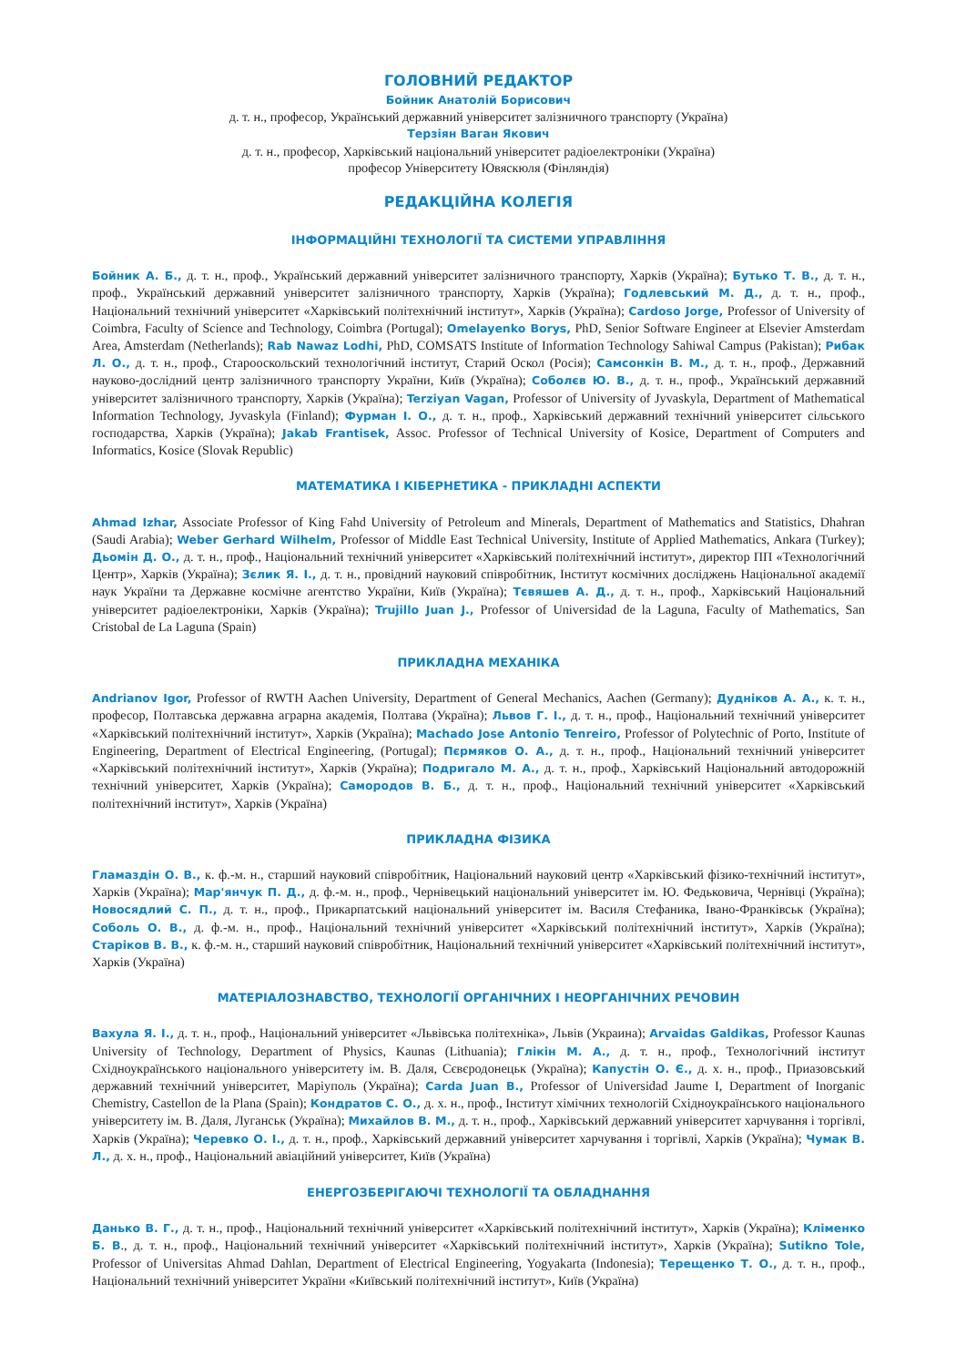ГОЛОВНИЙ РЕДАКТОР
Бойник Анатолій Борисович
д. т. н., професор, Український державний університет залізничного транспорту (Україна)
Терзіян Ваган Якович
д. т. н., професор, Харківський національний університет радіоелектроніки (Україна)
професор Університету Ювяскюля (Фінляндія)
РЕДАКЦІЙНА КОЛЕГІЯ
ІНФОРМАЦІЙНІ ТЕХНОЛОГІЇ ТА СИСТЕМИ УПРАВЛІННЯ
Бойник А. Б., д. т. н., проф., Український державний університет залізничного транспорту, Харків (Україна); Бутько Т. В., д. т. н., проф., Український державний університет залізничного транспорту, Харків (Україна); Годлевський М. Д., д. т. н., проф., Національний технічний університет «Харківський політехнічний інститут», Харків (Україна); Cardoso Jorge, Professor of University of Coimbra, Faculty of Science and Technology, Coimbra (Portugal); Omelayenko Borys, PhD, Senior Software Engineer at Elsevier Amsterdam Area, Amsterdam (Netherlands); Rab Nawaz Lodhi, PhD, COMSATS Institute of Information Technology Sahiwal Campus (Pakistan); Рибак Л. О., д. т. н., проф., Старооскольский технологічний інститут, Старий Оскол (Росія); Самсонкін В. М., д. т. н., проф., Державний науково-дослідний центр залізничного транспорту України, Київ (Україна); Соболєв Ю. В., д. т. н., проф., Український державний університет залізничного транспорту, Харків (Україна); Terziyan Vagan, Professor of University of Jyvaskyla, Department of Mathematical Information Technology, Jyvaskyla (Finland); Фурман І. О., д. т. н., проф., Харківський державний технічний університет сільського господарства, Харків (Україна); Jakab Frantisek, Assoc. Professor of Technical University of Kosice, Department of Computers and Informatics, Kosice (Slovak Republic)
МАТЕМАТИКА І КІБЕРНЕТИКА - ПРИКЛАДНІ АСПЕКТИ
Ahmad Izhar, Associate Professor of King Fahd University of Petroleum and Minerals, Department of Mathematics and Statistics, Dhahran (Saudi Arabia); Weber Gerhard Wilhelm, Professor of Middle East Technical University, Institute of Applied Mathematics, Ankara (Turkey); Дьомін Д. О., д. т. н., проф., Національний технічний університет «Харківський політех­нічний інститут», директор ПП «Технологічний Центр», Харків (Україна); Зєлик Я. І., д. т. н., провідний науковий спів­робітник, Інститут космічних досліджень Національної академії наук України та Державне космічне агентство України, Київ (Україна); Тєвяшев А. Д., д. т. н., проф., Харківський Національний університет радіоелектроніки, Харків (Україна); Trujillo Juan J., Professor of Universidad de la Laguna, Faculty of Mathematics, San Cristobal de La Laguna (Spain)
ПРИКЛАДНА МЕХАНІКА
Andrianov Igor, Professor of RWTH Aachen University, Department of General Mechanics, Aachen (Germany); Дудніков А. А., к. т. н., професор, Полтавська державна аграрна академія, Полтава (Україна); Львов Г. І., д. т. н., проф., Національний технічний університет «Харківський політехнічний інститут», Харків (Україна); Machado Jose Antonio Tenreiro, Professor of Polytechnic of Porto, Institute of Engineering, Department of Electrical Engineering, (Portugal); Пєрмяков О. А., д. т. н., проф., Національний технічний університет «Харківський політехнічний інститут», Харків (Україна); Подригало М. А., д. т. н., проф., Харківський Національ­ний автодорожній технічний університет, Харків (Україна); Самородов В. Б., д. т. н., проф., Національний технічний університет «Харківський політехнічний інститут», Харків (Україна)
ПРИКЛАДНА ФІЗИКА
Гламаздін О. В., к. ф.-м. н., старший науковий співробітник, Національний науковий центр «Харківський фізико-технічний інститут», Харків (Україна); Мар'янчук П. Д., д. ф.-м. н., проф., Чернівецький національний університет ім. Ю. Федьковича, Чернівці (Україна); Новосядлий С. П., д. т. н., проф., Прикарпатський національний університет ім. Василя Стефаника, Івано-Франківськ (Україна); Соболь О. В., д. ф.-м. н., проф., Національний технічний університет «Харківський політехнічний ін­ститут», Харків (Україна); Старіков В. В., к. ф.-м. н., старший науковий співробітник, Національний технічний університет «Харківський політехнічний інститут», Харків (Україна)
МАТЕРІАЛОЗНАВСТВО, ТЕХНОЛОГІЇ ОРГАНІЧНИХ І НЕОРГАНІЧНИХ РЕЧОВИН
Вахула Я. І., д. т. н., проф., Національний університет «Львівська політехніка», Львів (Украина); Arvaidas Galdikas, Professor Kaunas University of Technology, Department of Physics, Kaunas (Lithuania); Глікін М. А., д. т. н., проф., Техноло­гічний інститут Східноукраїнського національного університету ім. В. Даля, Сєвєродонецьк (Україна); Капустін О. Є., д. х. н., проф., Приазовський державний технічний університет, Маріуполь (Україна); Carda Juan B., Professor of Universidad Jaume I, Department of Inorganic Chemistry, Castellon de la Plana (Spain); Кондратов С. О., д. х. н., проф., Інститут хімічних технологій Східноукраїнського національного університету ім. В. Даля, Луганськ (Україна); Михайлов В. М., д. т. н., проф., Харківський державний університет харчування і торгівлі, Харків (Україна); Черевко О. І., д. т. н., проф., Харківський дер­жавний університет харчування і торгівлі, Харків (Україна); Чумак В. Л., д. х. н., проф., Національний авіаційний університет, Київ (Україна)
ЕНЕРГОЗБЕРІГАЮЧІ ТЕХНОЛОГІЇ ТА ОБЛАДНАННЯ
Данько В. Г., д. т. н., проф., Національний технічний університет «Харківський політехнічний інститут», Харків (Україна); Кліменко Б. В., д. т. н., проф., Національний технічний університет «Харківський політехнічний інститут», Харків (Україна); Sutikno Tole, Professor of Universitas Ahmad Dahlan, Department of Electrical Engineering, Yogyakarta (Indonesia); Терещенко Т. О., д. т. н., проф., Національний технічний університет України «Київський політехнічний інститут», Київ (Україна)